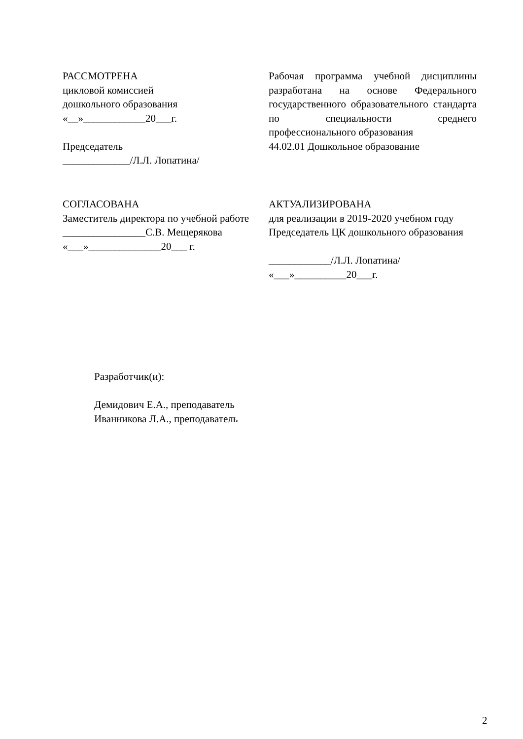РАССМОТРЕНА
цикловой комиссией
дошкольного образования
«__»____________20___г.
Председатель
_____________/Л.Л. Лопатина/
Рабочая программа учебной дисциплины разработана на основе Федерального государственного образовательного стандарта по специальности среднего профессионального образования
44.02.01 Дошкольное образование
СОГЛАСОВАНА
Заместитель директора по учебной работе
________________С.В. Мещерякова
«___»______________20___ г.
АКТУАЛИЗИРОВАНА
для реализации в 2019-2020 учебном году
Председатель ЦК дошкольного образования
____________/Л.Л. Лопатина/
«___»__________20___г.
Разработчик(и):
Демидович Е.А., преподаватель
Иванникова Л.А., преподаватель
2